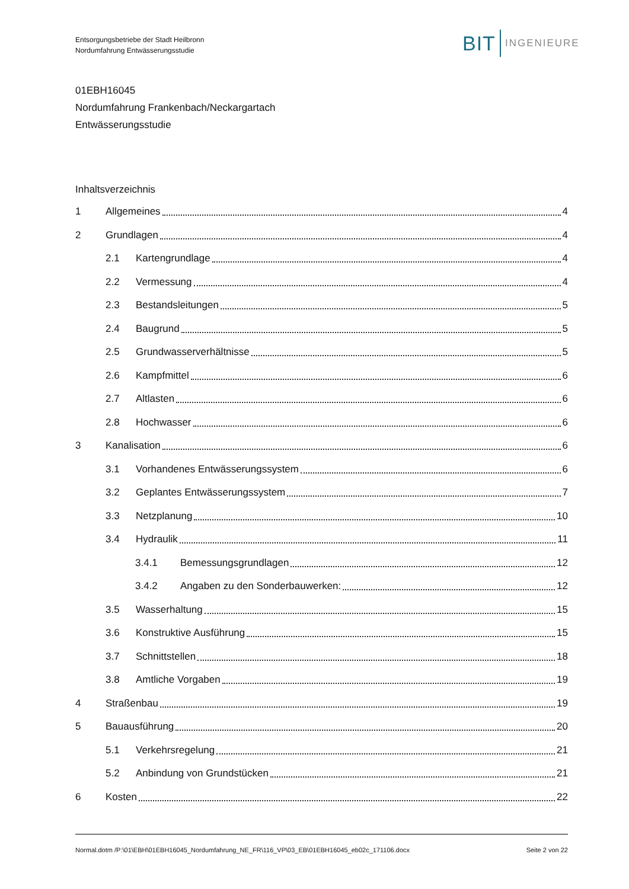Entsorgungsbetriebe der Stadt Heilbronn
Nordumfahrung Entwässerungsstudie
BIT INGENIEURE
01EBH16045
Nordumfahrung Frankenbach/Neckargartach
Entwässerungsstudie
Inhaltsverzeichnis
1 Allgemeines 4
2 Grundlagen 4
2.1 Kartengrundlage 4
2.2 Vermessung 4
2.3 Bestandsleitungen 5
2.4 Baugrund 5
2.5 Grundwasserverhältnisse 5
2.6 Kampfmittel 6
2.7 Altlasten 6
2.8 Hochwasser 6
3 Kanalisation 6
3.1 Vorhandenes Entwässerungssystem 6
3.2 Geplantes Entwässerungssystem 7
3.3 Netzplanung 10
3.4 Hydraulik 11
3.4.1 Bemessungsgrundlagen 12
3.4.2 Angaben zu den Sonderbauwerken: 12
3.5 Wasserhaltung 15
3.6 Konstruktive Ausführung 15
3.7 Schnittstellen 18
3.8 Amtliche Vorgaben 19
4 Straßenbau 19
5 Bauausführung 20
5.1 Verkehrsregelung 21
5.2 Anbindung von Grundstücken 21
6 Kosten 22
Normal.dotm /P:\01\EBH\01EBH16045_Nordumfahrung_NE_FR\116_VP\03_EB\01EBH16045_eb02c_171106.docx Seite 2 von 22